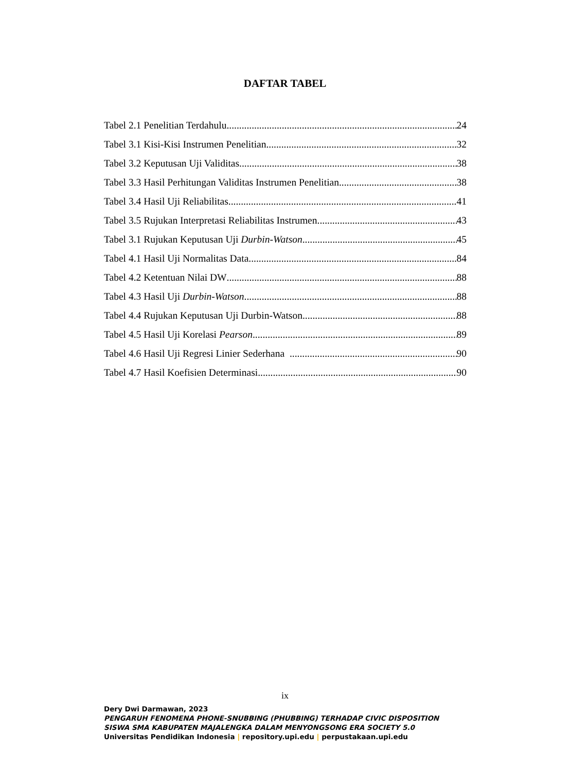DAFTAR TABEL
Tabel 2.1 Penelitian Terdahulu 24
Tabel 3.1 Kisi-Kisi Instrumen Penelitian 32
Tabel 3.2 Keputusan Uji Validitas 38
Tabel 3.3 Hasil Perhitungan Validitas Instrumen Penelitian 38
Tabel 3.4 Hasil Uji Reliabilitas 41
Tabel 3.5 Rujukan Interpretasi Reliabilitas Instrumen 43
Tabel 3.1 Rujukan Keputusan Uji Durbin-Watson 45
Tabel 4.1 Hasil Uji Normalitas Data 84
Tabel 4.2 Ketentuan Nilai DW 88
Tabel 4.3 Hasil Uji Durbin-Watson 88
Tabel 4.4 Rujukan Keputusan Uji Durbin-Watson 88
Tabel 4.5 Hasil Uji Korelasi Pearson 89
Tabel 4.6 Hasil Uji Regresi Linier Sederhana 90
Tabel 4.7 Hasil Koefisien Determinasi 90
ix
Dery Dwi Darmawan, 2023
PENGARUH FENOMENA PHONE-SNUBBING (PHUBBING) TERHADAP CIVIC DISPOSITION
SISWA SMA KABUPATEN MAJALENGKA DALAM MENYONGSONG ERA SOCIETY 5.0
Universitas Pendidikan Indonesia | repository.upi.edu | perpustakaan.upi.edu